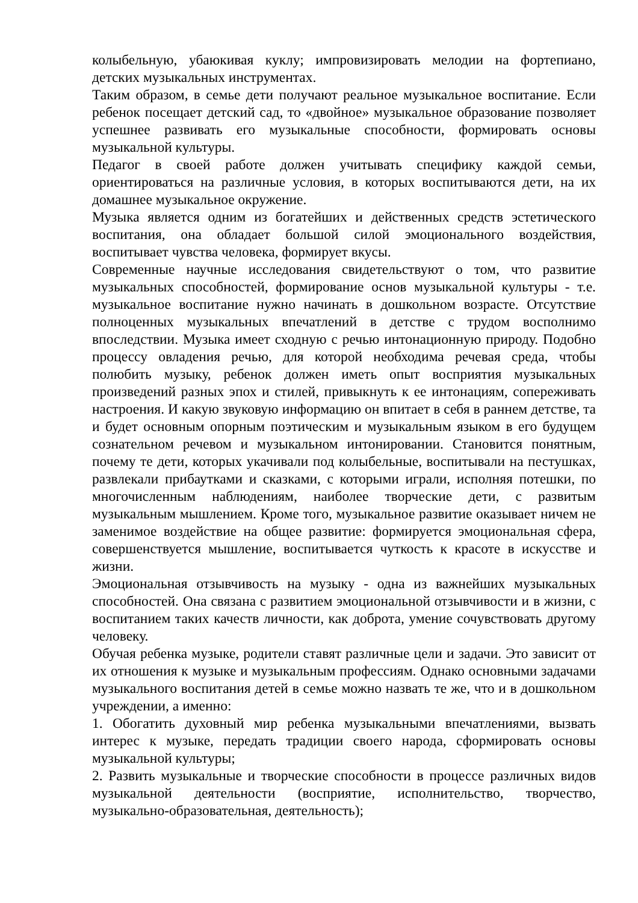колыбельную, убаюкивая куклу; импровизировать мелодии на фортепиано, детских музыкальных инструментах.
Таким образом, в семье дети получают реальное музыкальное воспитание. Если ребенок посещает детский сад, то «двойное» музыкальное образование позволяет успешнее развивать его музыкальные способности, формировать основы музыкальной культуры.
Педагог в своей работе должен учитывать специфику каждой семьи, ориентироваться на различные условия, в которых воспитываются дети, на их домашнее музыкальное окружение.
Музыка является одним из богатейших и действенных средств эстетического воспитания, она обладает большой силой эмоционального воздействия, воспитывает чувства человека, формирует вкусы.
Современные научные исследования свидетельствуют о том, что развитие музыкальных способностей, формирование основ музыкальной культуры - т.е. музыкальное воспитание нужно начинать в дошкольном возрасте. Отсутствие полноценных музыкальных впечатлений в детстве с трудом восполнимо впоследствии. Музыка имеет сходную с речью интонационную природу. Подобно процессу овладения речью, для которой необходима речевая среда, чтобы полюбить музыку, ребенок должен иметь опыт восприятия музыкальных произведений разных эпох и стилей, привыкнуть к ее интонациям, сопереживать настроения. И какую звуковую информацию он впитает в себя в раннем детстве, та и будет основным опорным поэтическим и музыкальным языком в его будущем сознательном речевом и музыкальном интонировании. Становится понятным, почему те дети, которых укачивали под колыбельные, воспитывали на пестушках, развлекали прибаутками и сказками, с которыми играли, исполняя потешки, по многочисленным наблюдениям, наиболее творческие дети, с развитым музыкальным мышлением. Кроме того, музыкальное развитие оказывает ничем не заменимое воздействие на общее развитие: формируется эмоциональная сфера, совершенствуется мышление, воспитывается чуткость к красоте в искусстве и жизни.
Эмоциональная отзывчивость на музыку - одна из важнейших музыкальных способностей. Она связана с развитием эмоциональной отзывчивости и в жизни, с воспитанием таких качеств личности, как доброта, умение сочувствовать другому человеку.
Обучая ребенка музыке, родители ставят различные цели и задачи. Это зависит от их отношения к музыке и музыкальным профессиям. Однако основными задачами музыкального воспитания детей в семье можно назвать те же, что и в дошкольном учреждении, а именно:
1. Обогатить духовный мир ребенка музыкальными впечатлениями, вызвать интерес к музыке, передать традиции своего народа, сформировать основы музыкальной культуры;
2. Развить музыкальные и творческие способности в процессе различных видов музыкальной деятельности (восприятие, исполнительство, творчество, музыкально-образовательная, деятельность);